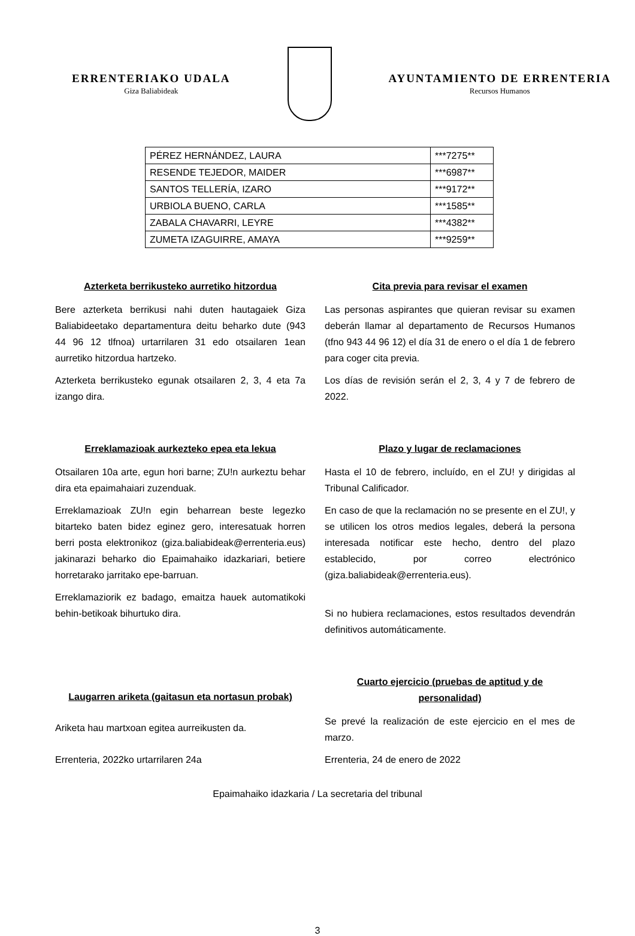ERRENTERIAKO UDALA
Giza Baliabideak
AYUNTAMIENTO DE ERRENTERIA
Recursos Humanos
| PÉREZ HERNÁNDEZ, LAURA | ***7275** |
| RESENDE TEJEDOR, MAIDER | ***6987** |
| SANTOS TELLERÍA, IZARO | ***9172** |
| URBIOLA BUENO, CARLA | ***1585** |
| ZABALA CHAVARRI, LEYRE | ***4382** |
| ZUMETA IZAGUIRRE, AMAYA | ***9259** |
Azterketa berrikusteko aurretiko hitzordua
Bere azterketa berrikusi nahi duten hautagaiek Giza Baliabideetako departamentura deitu beharko dute (943 44 96 12 tlfnoa) urtarrilaren 31 edo otsailaren 1ean aurretiko hitzordua hartzeko.
Azterketa berrikusteko egunak otsailaren 2, 3, 4 eta 7a izango dira.
Cita previa para revisar el examen
Las personas aspirantes que quieran revisar su examen deberán llamar al departamento de Recursos Humanos (tfno 943 44 96 12) el día 31 de enero o el día 1 de febrero para coger cita previa.
Los días de revisión serán el 2, 3, 4 y 7 de febrero de 2022.
Erreklamazioak aurkezteko epea eta lekua
Otsailaren 10a arte, egun hori barne; ZU!n aurkeztu behar dira eta epaimahaiari zuzenduak.
Erreklamazioak ZU!n egin beharrean beste legezko bitarteko baten bidez eginez gero, interesatuak horren berri posta elektronikoz (giza.baliabideak@errenteria.eus) jakinarazi beharko dio Epaimahaiko idazkariari, betiere horretarako jarritako epe-barruan.
Erreklamaziorik ez badago, emaitza hauek automatikoki behin-betikoak bihurtuko dira.
Plazo y lugar de reclamaciones
Hasta el 10 de febrero, incluído, en el ZU! y dirigidas al Tribunal Calificador.
En caso de que la reclamación no se presente en el ZU!, y se utilicen los otros medios legales, deberá la persona interesada notificar este hecho, dentro del plazo establecido, por correo electrónico (giza.baliabideak@errenteria.eus).
Si no hubiera reclamaciones, estos resultados devendrán definitivos automáticamente.
Laugarren ariketa (gaitasun eta nortasun probak)
Ariketa hau martxoan egitea aurreikusten da.
Cuarto ejercicio (pruebas de aptitud y de personalidad)
Se prevé la realización de este ejercicio en el mes de marzo.
Errenteria, 2022ko urtarrilaren 24a
Errenteria, 24 de enero de 2022
Epaimahaiko idazkaria / La secretaria del tribunal
3